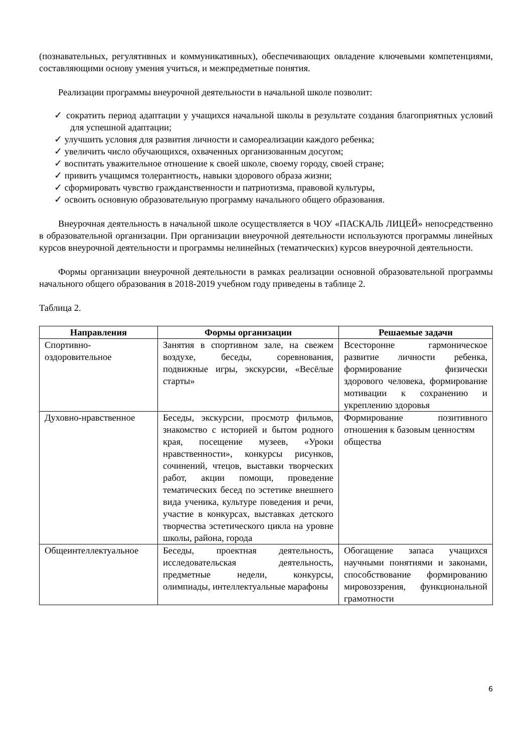(познавательных, регулятивных и коммуникативных), обеспечивающих овладение ключевыми компетенциями, составляющими основу умения учиться, и межпредметные понятия.
Реализации программы внеурочной деятельности в начальной школе позволит:
✓ сократить период адаптации у учащихся начальной школы в результате создания благоприятных условий для успешной адаптации;
✓ улучшить условия для развития личности и самореализации каждого ребенка;
✓ увеличить число обучающихся, охваченных организованным досугом;
✓ воспитать уважительное отношение к своей школе, своему городу, своей стране;
✓ привить учащимся толерантность, навыки здорового образа жизни;
✓ сформировать чувство гражданственности и патриотизма, правовой культуры,
✓ освоить основную образовательную программу начального общего образования.
Внеурочная деятельность в начальной школе осуществляется в ЧОУ «ПАСКАЛЬ ЛИЦЕЙ» непосредственно в образовательной организации. При организации внеурочной деятельности используются программы линейных курсов внеурочной деятельности и программы нелинейных (тематических) курсов внеурочной деятельности.
Формы организации внеурочной деятельности в рамках реализации основной образовательной программы начального общего образования в 2018-2019 учебном году приведены в таблице 2.
Таблица 2.
| Направления | Формы организации | Решаемые задачи |
| --- | --- | --- |
| Спортивно-оздоровительное | Занятия в спортивном зале, на свежем воздухе, беседы, соревнования, подвижные игры, экскурсии, «Весёлые старты» | Всесторонне гармоническое развитие личности ребенка, формирование физически здорового человека, формирование мотивации к сохранению и укреплению здоровья |
| Духовно-нравственное | Беседы, экскурсии, просмотр фильмов, знакомство с историей и бытом родного края, посещение музеев, «Уроки нравственности», конкурсы рисунков, сочинений, чтецов, выставки творческих работ, акции помощи, проведение тематических бесед по эстетике внешнего вида ученика, культуре поведения и речи, участие в конкурсах, выставках детского творчества эстетического цикла на уровне школы, района, города | Формирование позитивного отношения к базовым ценностям общества |
| Общеинтеллектуальное | Беседы, проектная деятельность, исследовательская деятельность, предметные недели, конкурсы, олимпиады, интеллектуальные марафоны | Обогащение запаса учащихся научными понятиями и законами, способствование формированию мировоззрения, функциональной грамотности |
6